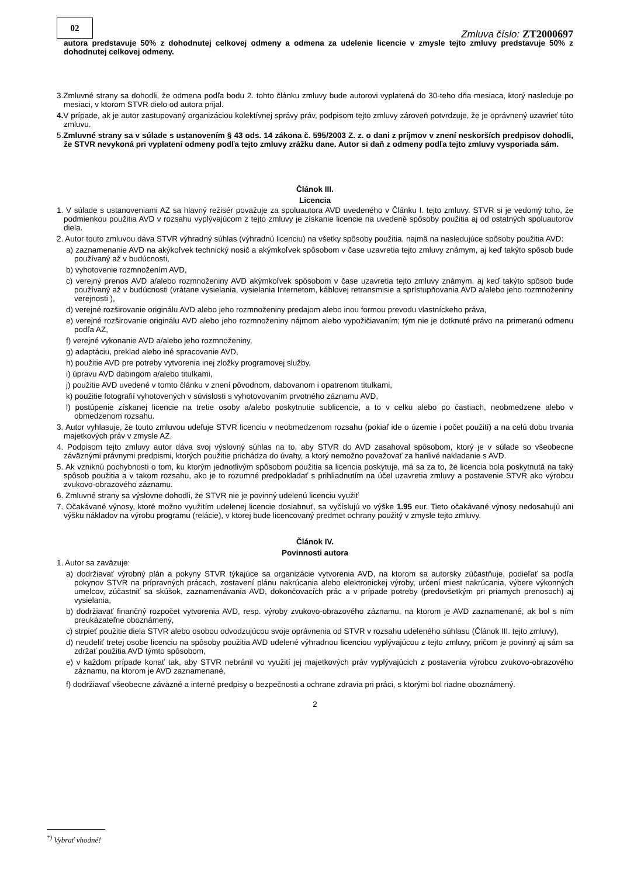02
Zmluva číslo: ZT2000697
autora predstavuje 50% z dohodnutej celkovej odmeny a odmena za udelenie licencie v zmysle tejto zmluvy predstavuje 50% z dohodnutej celkovej odmeny.
3.Zmluvné strany sa dohodli, že odmena podľa bodu 2. tohto článku zmluvy bude autorovi vyplatená do 30-teho dňa mesiaca, ktorý nasleduje po mesiaci, v ktorom STVR dielo od autora prijal.
4. V prípade, ak je autor zastupovaný organizáciou kolektívnej správy práv, podpisom tejto zmluvy zároveň potvrdzuje, že je oprávnený uzavrieť túto zmluvu.
5.Zmluvné strany sa v súlade s ustanovením § 43 ods. 14 zákona č. 595/2003 Z. z. o dani z príjmov v znení neskorších predpisov dohodli, že STVR nevykoná pri vyplatení odmeny podľa tejto zmluvy zrážku dane. Autor si daň z odmeny podľa tejto zmluvy vysporiada sám.
Článok III.
Licencia
1. V súlade s ustanoveniami AZ sa hlavný režisér považuje za spoluautora AVD uvedeného v Článku I. tejto zmluvy. STVR si je vedomý toho, že podmienkou použitia AVD v rozsahu vyplývajúcom z tejto zmluvy je získanie licencie na uvedené spôsoby použitia aj od ostatných spoluautorov diela.
2. Autor touto zmluvou dáva STVR výhradný súhlas (výhradnú licenciu) na všetky spôsoby použitia, najmä na nasledujúce spôsoby použitia AVD:
a) zaznamenanie AVD na akýkoľvek technický nosič a akýmkoľvek spôsobom v čase uzavretia tejto zmluvy známym, aj keď takýto spôsob bude používaný až v budúcnosti,
b) vyhotovenie rozmnožením AVD,
c) verejný prenos AVD a/alebo rozmnoženiny AVD akýmkoľvek spôsobom v čase uzavretia tejto zmluvy známym, aj keď takýto spôsob bude používaný až v budúcnosti (vrátane vysielania, vysielania Internetom, káblovej retransmisie a sprístupňovania AVD a/alebo jeho rozmnoženiny verejnosti ),
d) verejné rozširovanie originálu AVD alebo jeho rozmnoženiny predajom alebo inou formou prevodu vlastníckeho práva,
e) verejné rozširovanie originálu AVD alebo jeho rozmnoženiny nájmom alebo vypožičiavaním; tým nie je dotknuté právo na primeranú odmenu podľa AZ,
f) verejné vykonanie AVD a/alebo jeho rozmnoženiny,
g) adaptáciu, preklad alebo iné spracovanie AVD,
h) použitie AVD pre potreby vytvorenia inej zložky programovej služby,
i) úpravu AVD dabingom a/alebo titulkami,
j) použitie AVD uvedené v tomto článku v znení pôvodnom, dabovanom i opatrenom titulkami,
k) použitie fotografií vyhotovených v súvislosti s vyhotovovaním prvotného záznamu AVD,
l) postúpenie získanej licencie na tretie osoby a/alebo poskytnutie sublicencie, a to v celku alebo po častiach, neobmedzene alebo v obmedzenom rozsahu.
3. Autor vyhlasuje, že touto zmluvou udeľuje STVR licenciu v neobmedzenom rozsahu (pokiaľ ide o územie i počet použití) a na celú dobu trvania majetkových práv v zmysle AZ.
4. Podpisom tejto zmluvy autor dáva svoj výslovný súhlas na to, aby STVR do AVD zasahoval spôsobom, ktorý je v súlade so všeobecne záväznými právnymi predpismi, ktorých použitie prichádza do úvahy, a ktorý nemožno považovať za hanlivé nakladanie s AVD.
5. Ak vzniknú pochybnosti o tom, ku ktorým jednotlivým spôsobom použitia sa licencia poskytuje, má sa za to, že licencia bola poskytnutá na taký spôsob použitia a v takom rozsahu, ako je to rozumné predpokladať s prihliadnutím na účel uzavretia zmluvy a postavenie STVR ako výrobcu zvukovo-obrazového záznamu.
6. Zmluvné strany sa výslovne dohodli, že STVR nie je povinný udelenú licenciu využiť
7. Očakávané výnosy, ktoré možno využitím udelenej licencie dosiahnuť, sa vyčíslujú vo výške 1.95 eur. Tieto očakávané výnosy nedosahujú ani výšku nákladov na výrobu programu (relácie), v ktorej bude licencovaný predmet ochrany použitý v zmysle tejto zmluvy.
Článok IV.
Povinnosti autora
1. Autor sa zaväzuje:
a) dodržiavať výrobný plán a pokyny STVR týkajúce sa organizácie vytvorenia AVD, na ktorom sa autorsky zúčastňuje, podieľať sa podľa pokynov STVR na prípravných prácach, zostavení plánu nakrúcania alebo elektronickej výroby, určení miest nakrúcania, výbere výkonných umelcov, zúčastniť sa skúšok, zaznamenávania AVD, dokončovacích prác a v prípade potreby (predovšetkým pri priamych prenosoch) aj vysielania,
b) dodržiavať finančný rozpočet vytvorenia AVD, resp. výroby zvukovo-obrazového záznamu, na ktorom je AVD zaznamenané, ak bol s ním preukázateľne oboznámený,
c) strpieť použitie diela STVR alebo osobou odvodzujúcou svoje oprávnenia od STVR v rozsahu udeleného súhlasu (Článok III. tejto zmluvy),
d) neudeliť tretej osobe licenciu na spôsoby použitia AVD udelené výhradnou licenciou vyplývajúcou z tejto zmluvy, pričom je povinný aj sám sa zdržať použitia AVD týmto spôsobom,
e) v každom prípade konať tak, aby STVR nebránil vo využití jej majetkových práv vyplývajúcich z postavenia výrobcu zvukovo-obrazového záznamu, na ktorom je AVD zaznamenané,
f) dodržiavať všeobecne záväzné a interné predpisy o bezpečnosti a ochrane zdravia pri práci, s ktorými bol riadne oboznámený.
2
<sup>*)</sup> Vybrať vhodné!